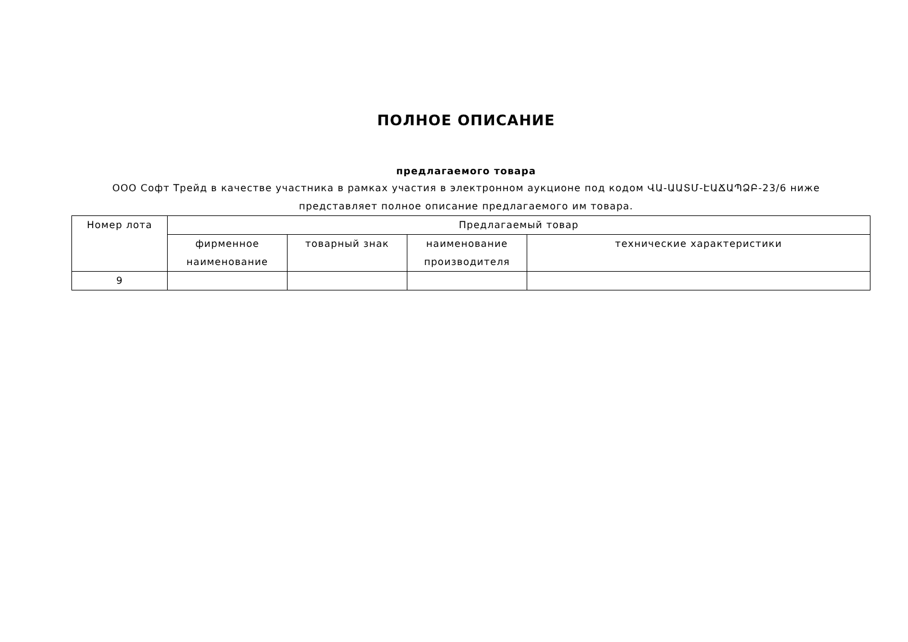ПОЛНОЕ ОПИСАНИЕ
предлагаемого товара
ООО Софт Трейд в качестве участника в рамках участия в электронном аукционе под кодом ՎԱ-ԱԱՏՄ-ԷԱՃԱՊՁԲ-23/6 ниже
представляет полное описание предлагаемого им товара.
| Номер лота | Предлагаемый товар | | | |
| --- | --- | --- | --- | --- |
| | фирменное наименование | товарный знак | наименование производителя | технические характеристики |
| 9 | | | | |